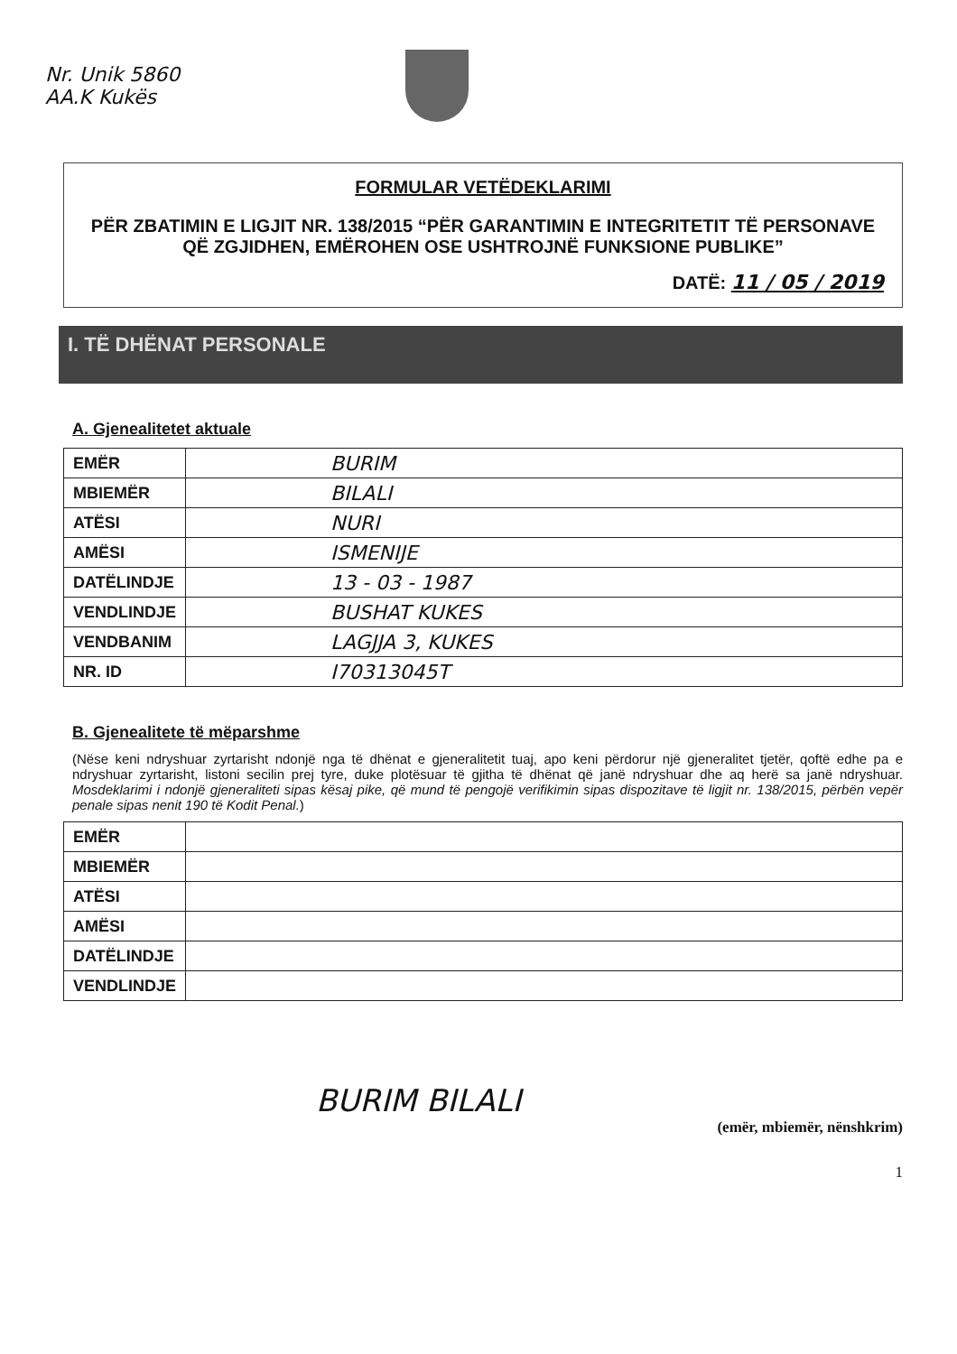Nr. Unik 5860
AA.K Kukës
FORMULAR VETËDEKLARIMI
PËR ZBATIMIN E LIGJIT NR. 138/2015 “PËR GARANTIMIN E INTEGRITETIT TË PERSONAVE QË ZGJIDHEN, EMËROHEN OSE USHTROJNË FUNKSIONE PUBLIKE”
DATË: 11 / 05 / 2019
I. TË DHËNAT PERSONALE
A. Gjenealitetet aktuale
| EMËR | BURIM |
| MBIEMËR | BILALI |
| ATËSI | NURI |
| AMËSI | ISMENIJE |
| DATËLINDJE | 13 - 03 - 1987 |
| VENDLINDJE | BUSHAT KUKES |
| VENDBANIM | LAGJJA 3, KUKES |
| NR. ID | I70313045T |
B. Gjenealitete të mëparshme
(Nëse keni ndryshuar zyrtarisht ndonjë nga të dhënat e gjeneralitetit tuaj, apo keni përdorur një gjeneralitet tjetër, qoftë edhe pa e ndryshuar zyrtarisht, listoni secilin prej tyre, duke plotësuar të gjitha të dhënat që janë ndryshuar dhe aq herë sa janë ndryshuar. Mosdeklarimi i ndonjë gjeneraliteti sipas kësaj pike, që mund të pengojë verifikimin sipas dispozitave të ligjit nr. 138/2015, përbën vepër penale sipas nenit 190 të Kodit Penal.)
| EMËR | |
| MBIEMËR | |
| ATËSI | |
| AMËSI | |
| DATËLINDJE | |
| VENDLINDJE | |
BURIM BILALI
(emër, mbiemër, nënshkrim)
1